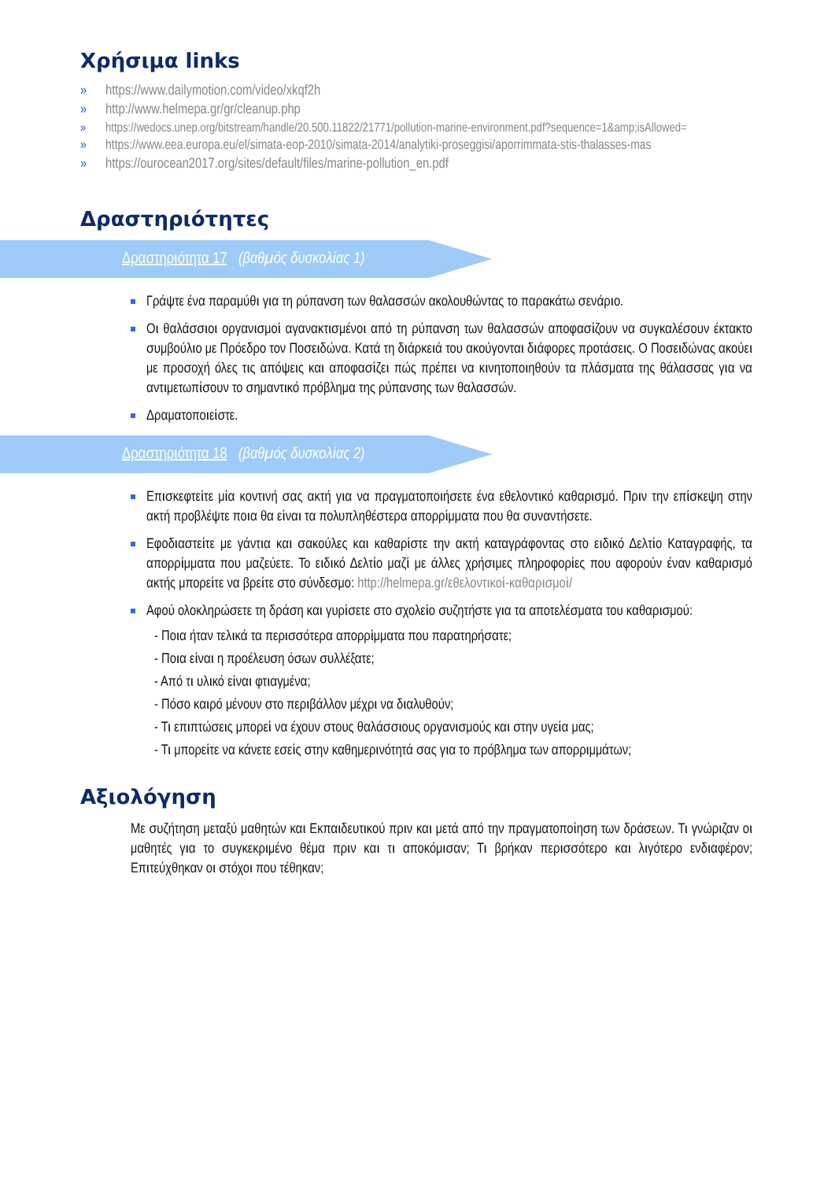Χρήσιμα links
» https://www.dailymotion.com/video/xkqf2h
» http://www.helmepa.gr/gr/cleanup.php
» https://wedocs.unep.org/bitstream/handle/20.500.11822/21771/pollution-marine-environment.pdf?sequence=1&amp;isAllowed=
» https://www.eea.europa.eu/el/simata-eop-2010/simata-2014/analytiki-proseggisi/aporrimmata-stis-thalasses-mas
» https://ourocean2017.org/sites/default/files/marine-pollution_en.pdf
Δραστηριότητες
Δραστηριότητα 17 (βαθμός δυσκολίας 1)
Γράψτε ένα παραμύθι για τη ρύπανση των θαλασσών ακολουθώντας το παρακάτω σενάριο.
Οι θαλάσσιοι οργανισμοί αγανακτισμένοι από τη ρύπανση των θαλασσών αποφασίζουν να συγκαλέσουν έκτακτο συμβούλιο με Πρόεδρο τον Ποσειδώνα. Κατά τη διάρκειά του ακούγονται διάφορες προτάσεις. Ο Ποσειδώνας ακούει με προσοχή όλες τις απόψεις και αποφασίζει πώς πρέπει να κινητοποιηθούν τα πλάσματα της θάλασσας για να αντιμετωπίσουν το σημαντικό πρόβλημα της ρύπανσης των θαλασσών.
Δραματοποιείστε.
Δραστηριότητα 18 (βαθμός δυσκολίας 2)
Επισκεφτείτε μία κοντινή σας ακτή για να πραγματοποιήσετε ένα εθελοντικό καθαρισμό. Πριν την επίσκεψη στην ακτή προβλέψτε ποια θα είναι τα πολυπληθέστερα απορρίμματα που θα συναντήσετε.
Εφοδιαστείτε με γάντια και σακούλες και καθαρίστε την ακτή καταγράφοντας στο ειδικό Δελτίο Καταγραφής, τα απορρίμματα που μαζεύετε. Το ειδικό Δελτίο μαζί με άλλες χρήσιμες πληροφορίες που αφορούν έναν καθαρισμό ακτής μπορείτε να βρείτε στο σύνδεσμο: http://helmepa.gr/εθελοντικοί-καθαρισμοί/
Αφού ολοκληρώσετε τη δράση και γυρίσετε στο σχολείο συζητήστε για τα αποτελέσματα του καθαρισμού:
- Ποια ήταν τελικά τα περισσότερα απορρίμματα που παρατηρήσατε;
- Ποια είναι η προέλευση όσων συλλέξατε;
- Από τι υλικό είναι φτιαγμένα;
- Πόσο καιρό μένουν στο περιβάλλον μέχρι να διαλυθούν;
- Τι επιπτώσεις μπορεί να έχουν στους θαλάσσιους οργανισμούς και στην υγεία μας;
- Τι μπορείτε να κάνετε εσείς στην καθημερινότητά σας για το πρόβλημα των απορριμμάτων;
Αξιολόγηση
Με συζήτηση μεταξύ μαθητών και Εκπαιδευτικού πριν και μετά από την πραγματοποίηση των δράσεων. Τι γνώριζαν οι μαθητές για το συγκεκριμένο θέμα πριν και τι αποκόμισαν; Τι βρήκαν περισσότερο και λιγότερο ενδιαφέρον; Επιτεύχθηκαν οι στόχοι που τέθηκαν;